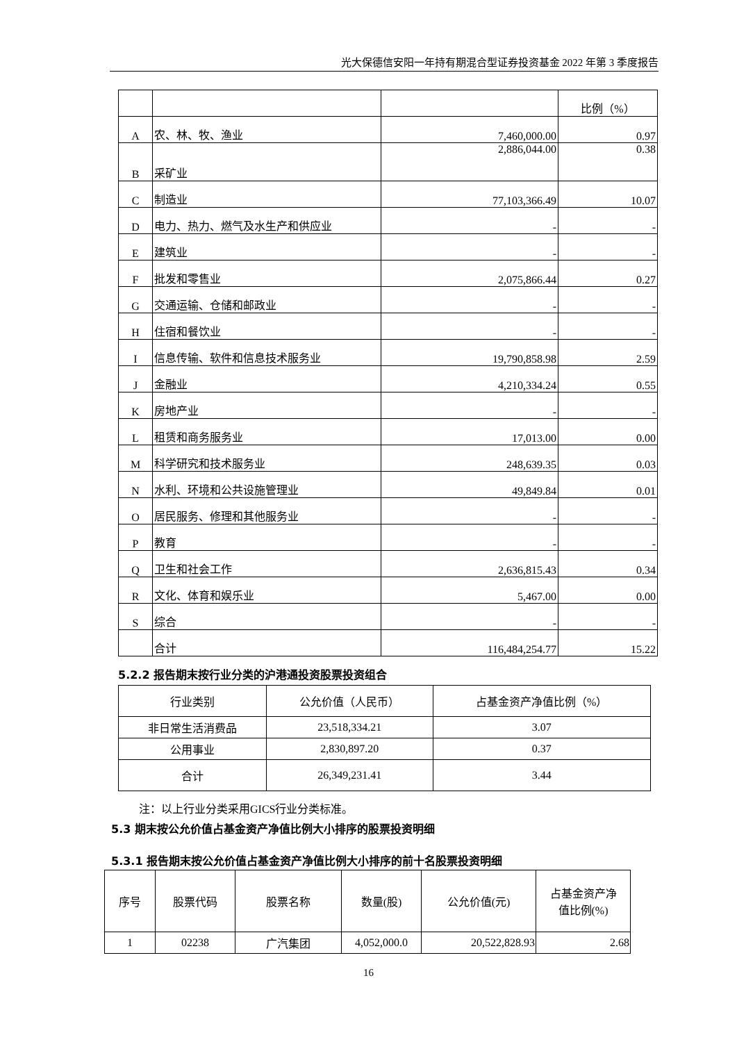光大保德信安阳一年持有期混合型证券投资基金 2022 年第 3 季度报告
| | | | 比例（%） |
| A | 农、林、牧、渔业 | 7,460,000.00 | 0.97 |
| B | 采矿业 | 2,886,044.00 | 0.38 |
| C | 制造业 | 77,103,366.49 | 10.07 |
| D | 电力、热力、燃气及水生产和供应业 | - | - |
| E | 建筑业 | - | - |
| F | 批发和零售业 | 2,075,866.44 | 0.27 |
| G | 交通运输、仓储和邮政业 | - | - |
| H | 住宿和餐饮业 | - | - |
| I | 信息传输、软件和信息技术服务业 | 19,790,858.98 | 2.59 |
| J | 金融业 | 4,210,334.24 | 0.55 |
| K | 房地产业 | - | - |
| L | 租赁和商务服务业 | 17,013.00 | 0.00 |
| M | 科学研究和技术服务业 | 248,639.35 | 0.03 |
| N | 水利、环境和公共设施管理业 | 49,849.84 | 0.01 |
| O | 居民服务、修理和其他服务业 | - | - |
| P | 教育 | - | - |
| Q | 卫生和社会工作 | 2,636,815.43 | 0.34 |
| R | 文化、体育和娱乐业 | 5,467.00 | 0.00 |
| S | 综合 | - | - |
| | 合计 | 116,484,254.77 | 15.22 |
5.2.2 报告期末按行业分类的沪港通投资股票投资组合
| 行业类别 | 公允价值（人民币） | 占基金资产净值比例（%） |
| --- | --- | --- |
| 非日常生活消费品 | 23,518,334.21 | 3.07 |
| 公用事业 | 2,830,897.20 | 0.37 |
| 合计 | 26,349,231.41 | 3.44 |
注：以上行业分类采用GICS行业分类标准。
5.3 期末按公允价值占基金资产净值比例大小排序的股票投资明细
5.3.1 报告期末按公允价值占基金资产净值比例大小排序的前十名股票投资明细
| 序号 | 股票代码 | 股票名称 | 数量(股) | 公允价值(元) | 占基金资产净 值比例(%) |
| --- | --- | --- | --- | --- | --- |
| 1 | 02238 | 广汽集团 | 4,052,000.0 | 20,522,828.93 | 2.68 |
16